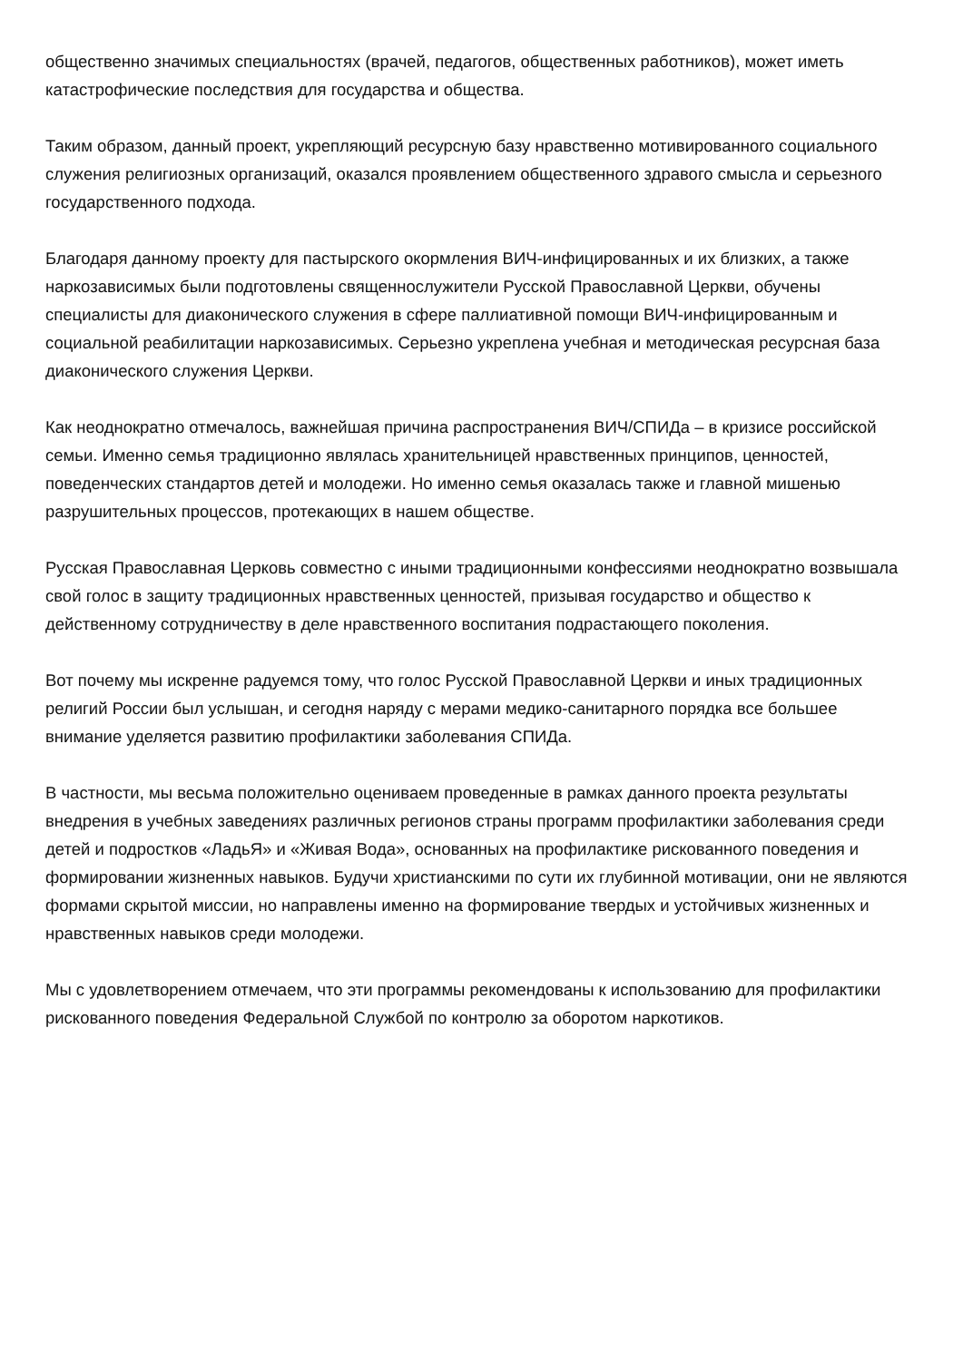общественно значимых специальностях (врачей, педагогов, общественных работников), может иметь катастрофические последствия для государства и общества.
Таким образом, данный проект, укрепляющий ресурсную базу нравственно мотивированного социального служения религиозных организаций, оказался проявлением общественного здравого смысла и серьезного государственного подхода.
Благодаря данному проекту для пастырского окормления ВИЧ-инфицированных и их близких, а также наркозависимых были подготовлены священнослужители Русской Православной Церкви, обучены специалисты для диаконического служения в сфере паллиативной помощи ВИЧ-инфицированным и социальной реабилитации наркозависимых. Серьезно укреплена учебная и методическая ресурсная база диаконического служения Церкви.
Как неоднократно отмечалось, важнейшая причина распространения ВИЧ/СПИДа – в кризисе российской семьи. Именно семья традиционно являлась хранительницей нравственных принципов, ценностей, поведенческих стандартов детей и молодежи. Но именно семья оказалась также и главной мишенью разрушительных процессов, протекающих в нашем обществе.
Русская Православная Церковь совместно с иными традиционными конфессиями неоднократно возвышала свой голос в защиту традиционных нравственных ценностей, призывая государство и общество к действенному сотрудничеству в деле нравственного воспитания подрастающего поколения.
Вот почему мы искренне радуемся тому, что голос Русской Православной Церкви и иных традиционных религий России был услышан, и сегодня наряду с мерами медико-санитарного порядка все большее внимание уделяется развитию профилактики заболевания СПИДа.
В частности, мы весьма положительно оцениваем проведенные в рамках данного проекта результаты внедрения в учебных заведениях различных регионов страны программ профилактики заболевания среди детей и подростков «ЛадьЯ» и «Живая Вода», основанных на профилактике рискованного поведения и формировании жизненных навыков. Будучи христианскими по сути их глубинной мотивации, они не являются формами скрытой миссии, но направлены именно на формирование твердых и устойчивых жизненных и нравственных навыков среди молодежи.
Мы с удовлетворением отмечаем, что эти программы рекомендованы к использованию для профилактики рискованного поведения Федеральной Службой по контролю за оборотом наркотиков.